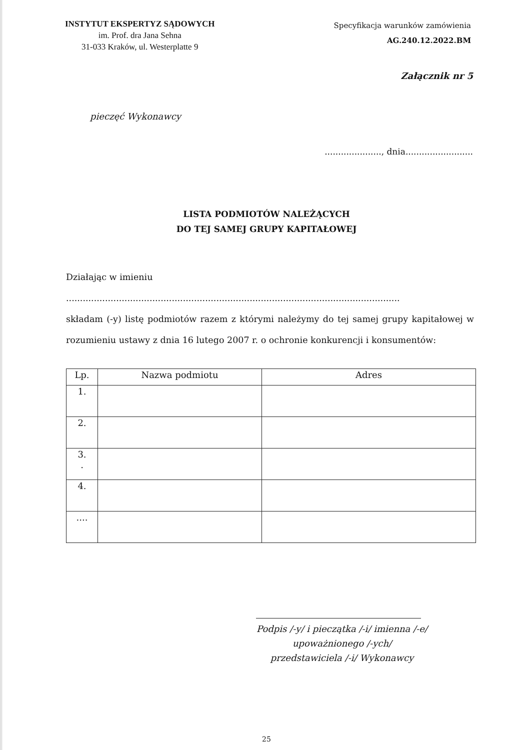INSTYTUT EKSPERTYZ SĄDOWYCH
im. Prof. dra Jana Sehna
31-033 Kraków, ul. Westerplatte 9
Specyfikacja warunków zamówienia
AG.240.12.2022.BM
Załącznik nr 5
pieczęć Wykonawcy
....................., dnia.........................
LISTA PODMIOTÓW NALEŻĄCYCH
DO TEJ SAMEJ GRUPY KAPITAŁOWEJ
Działając w imieniu
........................................................................................................................
składam (-y) listę podmiotów razem z którymi należymy do tej samej grupy kapitałowej w rozumieniu ustawy z dnia 16 lutego 2007 r. o ochronie konkurencji i konsumentów:
| Lp. | Nazwa podmiotu | Adres |
| --- | --- | --- |
| 1. | | |
| 2. | | |
| 3. . | | |
| 4. | | |
| .... | | |
Podpis /-y/ i pieczątka /-i/ imienna /-e/
upoważnionego /-ych/
przedstawiciela /-i/ Wykonawcy
25